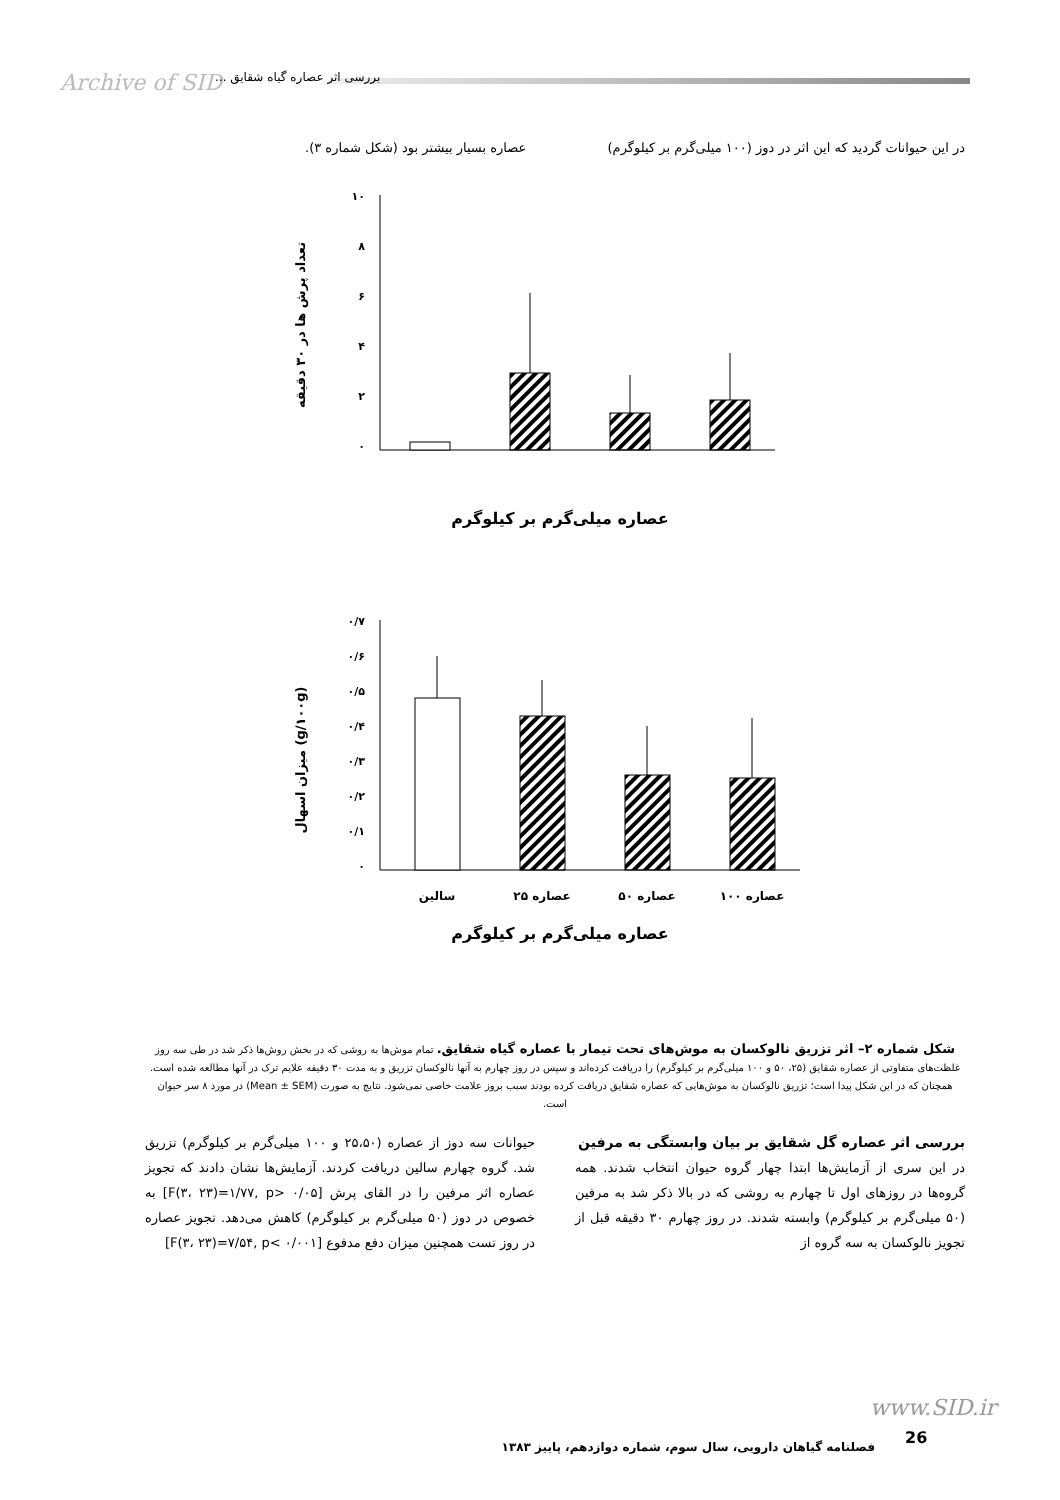Archive of SID بررسی اثر عصاره گیاه شقایق ...
در این حیوانات گردید که این اثر در دوز (۱۰۰ میلی‌گرم بر کیلوگرم) عصاره بسیار بیشتر بود (شکل شماره ۳).
تعداد پرش ها در ۳۰ دقیقه
۱۰
۸
۶
۴
۲
۰
عصاره میلی‌گرم بر کیلوگرم
میزان اسهال (g/۱۰۰g)
۰/۷
۰/۶
۰/۵
۰/۴
۰/۳
۰/۲
۰/۱
۰
سالین
عصاره ۲۵
عصاره ۵۰
عصاره ۱۰۰
عصاره میلی‌گرم بر کیلوگرم
شکل شماره ۲– اثر تزریق نالوکسان به موش‌های تحت تیمار با عصاره گیاه شقایق. تمام موش‌ها به روشی که در بخش روش‌ها ذکر شد در طی سه روز غلظت‌های متفاوتی از عصاره شقایق (۲۵، ۵۰ و ۱۰۰ میلی‌گرم بر کیلوگرم) را دریافت کرده‌اند و سپس در روز چهارم به آنها نالوکسان تزریق و به مدت ۳۰ دقیقه علایم ترک در آنها مطالعه شده است. همچنان که در این شکل پیدا است؛ تزریق نالوکسان به موش‌هایی که عصاره شقایق دریافت کرده بودند سبب بروز علامت خاصی نمی‌شود. نتایج به صورت (Mean ± SEM) در مورد ۸ سر حیوان است.
بررسی اثر عصاره گل شقایق بر بیان وابستگی به مرفین
در این سری از آزمایش‌ها ابتدا چهار گروه حیوان انتخاب شدند. همه گروه‌ها در روزهای اول تا چهارم به روشی که در بالا ذکر شد به مرفین (۵۰ میلی‌گرم بر کیلوگرم) وابسته شدند. در روز چهارم ۳۰ دقیقه قبل از تجویز نالوکسان به سه گروه از
حیوانات سه دوز از عصاره (۲۵،۵۰ و ۱۰۰ میلی‌گرم بر کیلوگرم) تزریق شد. گروه چهارم سالین دریافت کردند. آزمایش‌ها نشان دادند که تجویز عصاره اثر مرفین را در القای پرش [F(۳، ۲۳)=۱/۷۷, p> ۰/۰۵] به خصوص در دوز (۵۰ میلی‌گرم بر کیلوگرم) کاهش می‌دهد. تجویز عصاره در روز تست همچنین میزان دفع مدفوع [F(۳، ۲۳)=۷/۵۴, p< ۰/۰۰۱]
www.SID.ir
26
فصلنامه گیاهان دارویی، سال سوم، شماره دوازدهم، پاییز ۱۳۸۳